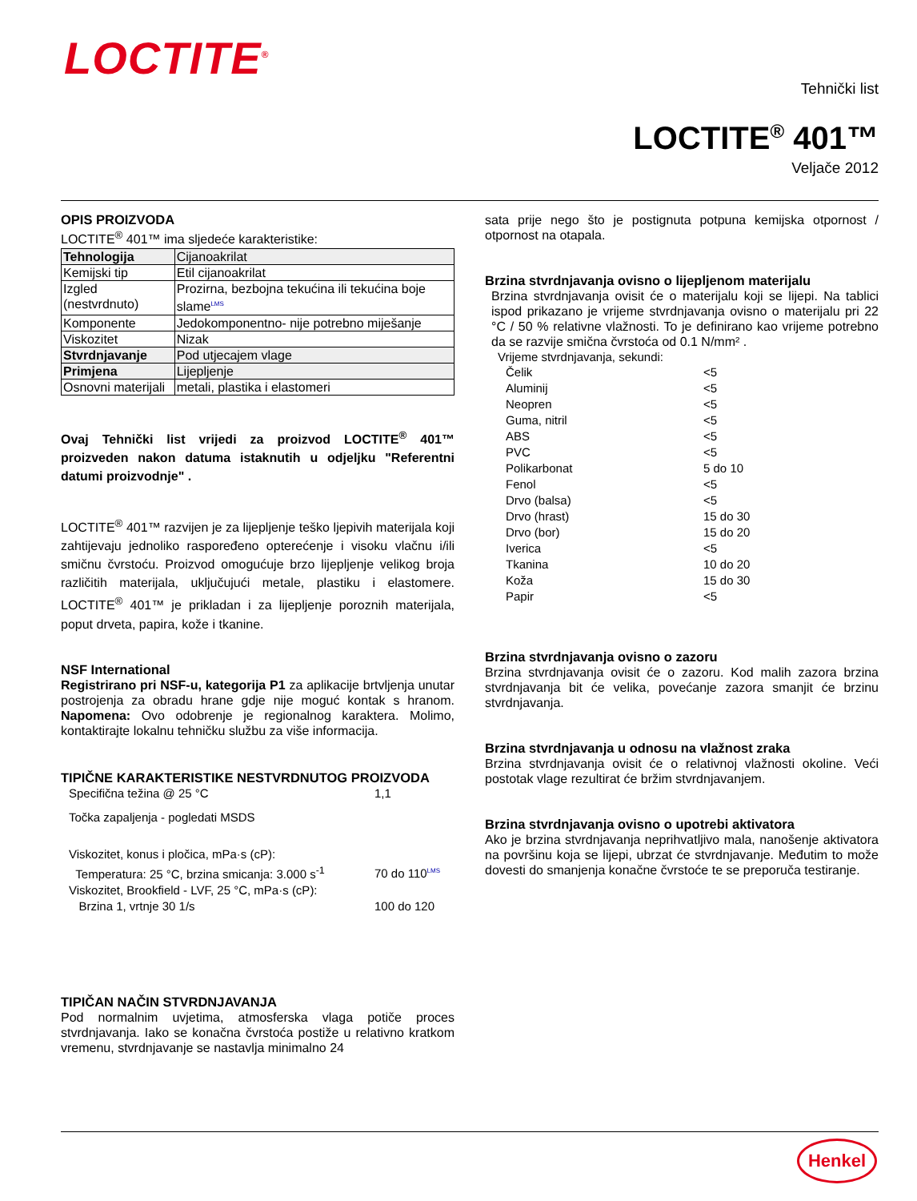LOCTITE<sup>®</sup>
Tehnički list
LOCTITE<sup>®</sup> 401™
Veljače 2012
OPIS PROIZVODA
LOCTITE<sup>®</sup> 401™ ima sljedeće karakteristike:
| Tehnologija | Cijanoakrilat |
| Kemijski tip | Etil cijanoakrilat |
| Izgled (nestvrdnuto) | Prozirna, bezbojna tekućina ili tekućina boje slame<sup>LMS</sup> |
| Komponente | Jedokomponentno- nije potrebno miješanje |
| Viskozitet | Nizak |
| Stvrdnjavanje | Pod utjecajem vlage |
| Primjena | Lijepljenje |
| Osnovni materijali | metali, plastika i elastomeri |
Ovaj Tehnički list vrijedi za proizvod LOCTITE<sup>®</sup> 401™ proizveden nakon datuma istaknutih u odjeljku "Referentni datumi proizvodnje" .
LOCTITE<sup>®</sup> 401™ razvijen je za lijepljenje teško ljepivih materijala koji zahtijevaju jednoliko raspoređeno opterećenje i visoku vlačnu i/ili smičnu čvrstoću. Proizvod omogućuje brzo lijepljenje velikog broja različitih materijala, uključujući metale, plastiku i elastomere. LOCTITE<sup>®</sup> 401™ je prikladan i za lijepljenje poroznih materijala, poput drveta, papira, kože i tkanine.
NSF International
Registrirano pri NSF-u, kategorija P1 za aplikacije brtvljenja unutar postrojenja za obradu hrane gdje nije moguć kontak s hranom. Napomena: Ovo odobrenje je regionalnog karaktera. Molimo, kontaktirajte lokalnu tehničku službu za više informacija.
TIPIČNE KARAKTERISTIKE NESTVRDNUTOG PROIZVODA
| Specifična težina @ 25 °C | 1,1 |
| Točka zapaljenja - pogledati MSDS | |
| Viskozitet, konus i pločica, mPa·s (cP): | |
| Temperatura: 25 °C, brzina smicanja: 3.000 s<sup>-1</sup> | 70 do 110<sup>LMS</sup> |
| Viskozitet, Brookfield - LVF, 25 °C, mPa·s (cP): | |
| Brzina 1, vrtnje 30 1/s | 100 do 120 |
TIPIČAN NAČIN STVRDNJAVANJA
Pod normalnim uvjetima, atmosferska vlaga potiče proces stvrdnjavanja. Iako se konačna čvrstoća postiže u relativno kratkom vremenu, stvrdnjavanje se nastavlja minimalno 24
sata prije nego što je postignuta potpuna kemijska otpornost / otpornost na otapala.
Brzina stvrdnjavanja ovisno o lijepljenom materijalu
Brzina stvrdnjavanja ovisit će o materijalu koji se lijepi. Na tablici ispod prikazano je vrijeme stvrdnjavanja ovisno o materijalu pri 22 °C / 50 % relativne vlažnosti. To je definirano kao vrijeme potrebno da se razvije smična čvrstoća od 0.1 N/mm² .
Vrijeme stvrdnjavanja, sekundi:
| Čelik | <5 |
| Aluminij | <5 |
| Neopren | <5 |
| Guma, nitril | <5 |
| ABS | <5 |
| PVC | <5 |
| Polikarbonat | 5 do 10 |
| Fenol | <5 |
| Drvo (balsa) | <5 |
| Drvo (hrast) | 15 do 30 |
| Drvo (bor) | 15 do 20 |
| Iverica | <5 |
| Tkanina | 10 do 20 |
| Koža | 15 do 30 |
| Papir | <5 |
Brzina stvrdnjavanja ovisno o zazoru
Brzina stvrdnjavanja ovisit će o zazoru. Kod malih zazora brzina stvrdnjavanja bit će velika, povećanje zazora smanjit će brzinu stvrdnjavanja.
Brzina stvrdnjavanja u odnosu na vlažnost zraka
Brzina stvrdnjavanja ovisit će o relativnoj vlažnosti okoline. Veći postotak vlage rezultirat će bržim stvrdnjavanjem.
Brzina stvrdnjavanja ovisno o upotrebi aktivatora
Ako je brzina stvrdnjavanja neprihvatljivo mala, nanošenje aktivatora na površinu koja se lijepi, ubrzat će stvrdnjavanje. Međutim to može dovesti do smanjenja konačne čvrstoće te se preporuča testiranje.
Henkel